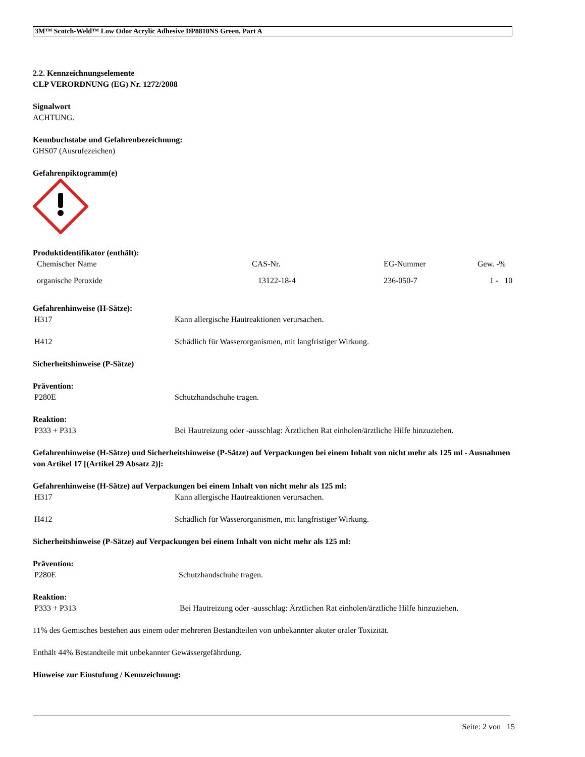3M™ Scotch-Weld™ Low Odor Acrylic Adhesive DP8810NS Green, Part A
2.2. Kennzeichnungselemente
CLP VERORDNUNG (EG) Nr. 1272/2008
Signalwort
ACHTUNG.
Kennbuchstabe und Gefahrenbezeichnung:
GHS07 (Ausrufezeichen)
Gefahrenpiktogramm(e)
Produktidentifikator (enthält):
| Chemischer Name | CAS-Nr. | EG-Nummer | Gew. -% |
| --- | --- | --- | --- |
| organische Peroxide | 13122-18-4 | 236-050-7 | 1 - 10 |
Gefahrenhinweise (H-Sätze):
H317 Kann allergische Hautreaktionen verursachen.
H412 Schädlich für Wasserorganismen, mit langfristiger Wirkung.
Sicherheitshinweise (P-Sätze)
Prävention:
P280E Schutzhandschuhe tragen.
Reaktion:
P333 + P313 Bei Hautreizung oder -ausschlag: Ärztlichen Rat einholen/ärztliche Hilfe hinzuziehen.
Gefahrenhinweise (H-Sätze) und Sicherheitshinweise (P-Sätze) auf Verpackungen bei einem Inhalt von nicht mehr als 125 ml - Ausnahmen von Artikel 17 [(Artikel 29 Absatz 2)]:
Gefahrenhinweise (H-Sätze) auf Verpackungen bei einem Inhalt von nicht mehr als 125 ml:
H317 Kann allergische Hautreaktionen verursachen.
H412 Schädlich für Wasserorganismen, mit langfristiger Wirkung.
Sicherheitshinweise (P-Sätze) auf Verpackungen bei einem Inhalt von nicht mehr als 125 ml:
Prävention:
P280E Schutzhandschuhe tragen.
Reaktion:
P333 + P313 Bei Hautreizung oder -ausschlag: Ärztlichen Rat einholen/ärztliche Hilfe hinzuziehen.
11% des Gemisches bestehen aus einem oder mehreren Bestandteilen von unbekannter akuter oraler Toxizität.
Enthält 44% Bestandteile mit unbekannter Gewässergefährdung.
Hinweise zur Einstufung / Kennzeichnung:
Seite: 2 von 15